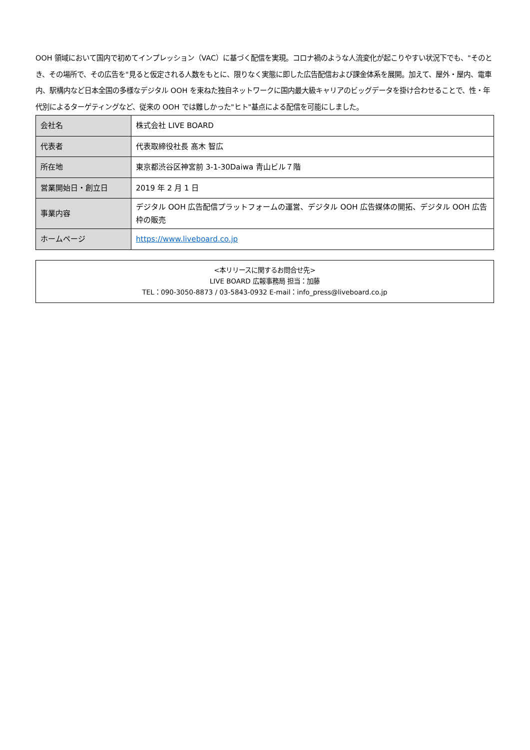OOH 領域において国内で初めてインプレッション（VAC）に基づく配信を実現。コロナ禍のような人流変化が起こりやすい状況下でも、"そのとき、その場所で、その広告を"見ると仮定される人数をもとに、限りなく実態に即した広告配信および課金体系を展開。加えて、屋外・屋内、電車内、駅構内など日本全国の多様なデジタル OOH を束ねた独自ネットワークに国内最大級キャリアのビッグデータを掛け合わせることで、性・年代別によるターゲティングなど、従来の OOH では難しかった"ヒト"基点による配信を可能にしました。
| 会社名 | 株式会社 LIVE BOARD |
| 代表者 | 代表取締役社長 髙木 智広 |
| 所在地 | 東京都渋谷区神宮前 3-1-30Daiwa 青山ビル７階 |
| 営業開始日・創立日 | 2019 年 2 月 1 日 |
| 事業内容 | デジタル OOH 広告配信プラットフォームの運営、デジタル OOH 広告媒体の開拓、デジタル OOH 広告枠の販売 |
| ホームページ | https://www.liveboard.co.jp |
<本リリースに関するお問合せ先>
LIVE BOARD 広報事務局 担当：加藤
TEL：090-3050-8873 / 03-5843-0932 E-mail：info_press@liveboard.co.jp